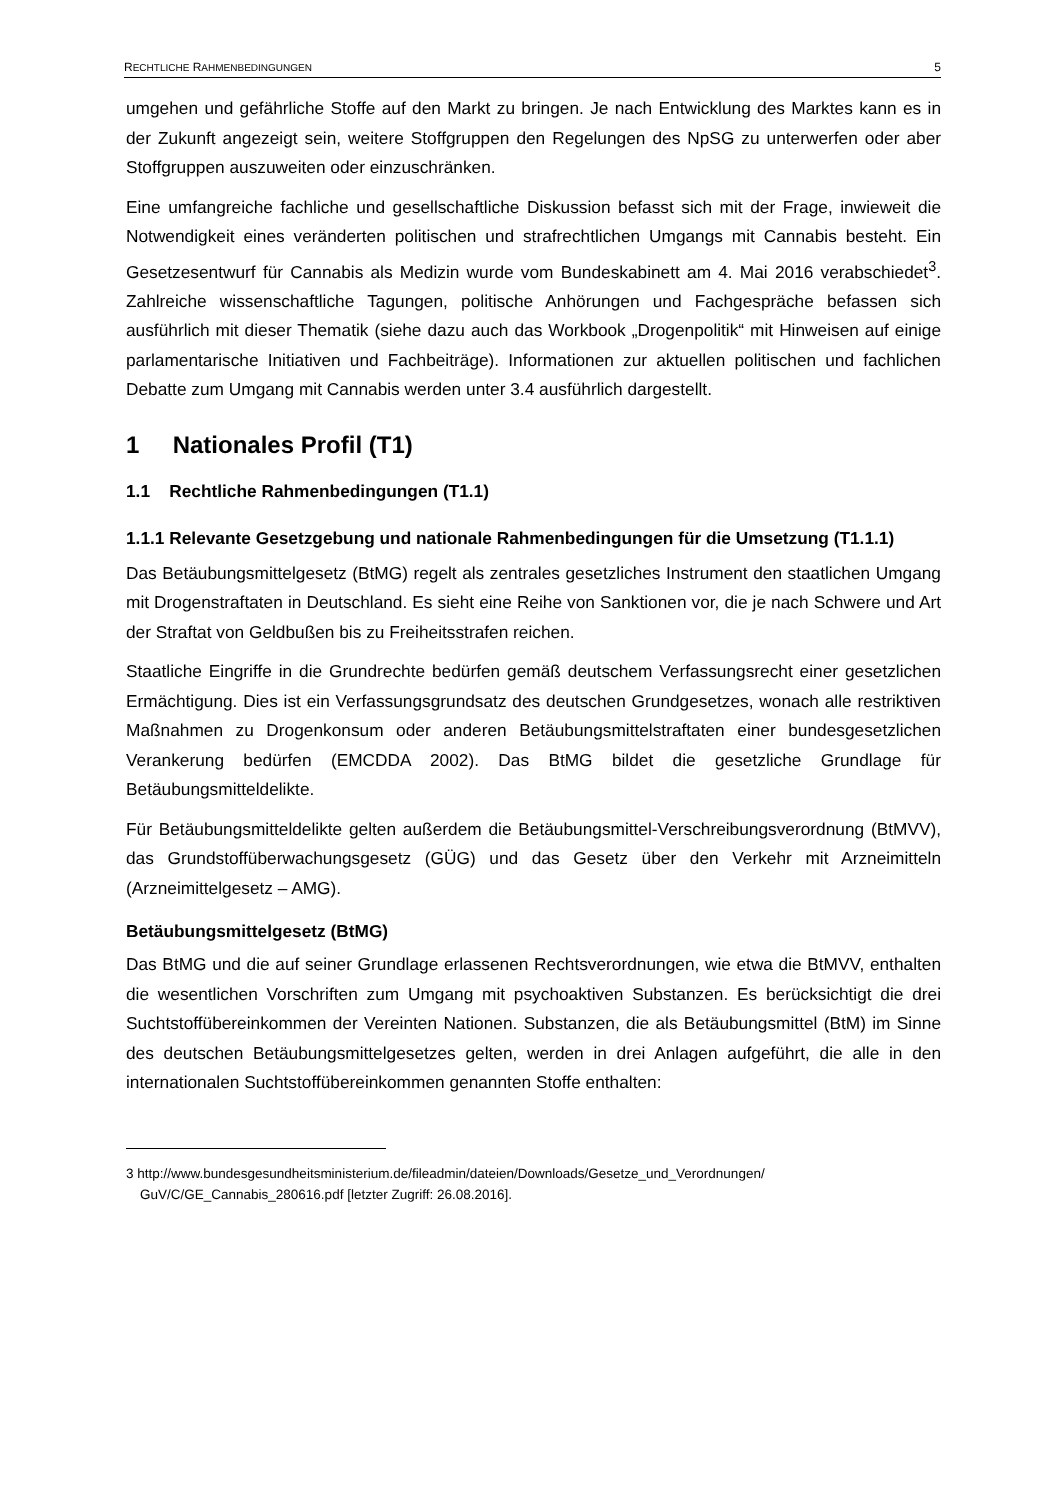RECHTLICHE RAHMENBEDINGUNGEN 5
umgehen und gefährliche Stoffe auf den Markt zu bringen. Je nach Entwicklung des Marktes kann es in der Zukunft angezeigt sein, weitere Stoffgruppen den Regelungen des NpSG zu unterwerfen oder aber Stoffgruppen auszuweiten oder einzuschränken.
Eine umfangreiche fachliche und gesellschaftliche Diskussion befasst sich mit der Frage, inwieweit die Notwendigkeit eines veränderten politischen und strafrechtlichen Umgangs mit Cannabis besteht. Ein Gesetzesentwurf für Cannabis als Medizin wurde vom Bundeskabinett am 4. Mai 2016 verabschiedet<sup>3</sup>. Zahlreiche wissenschaftliche Tagungen, politische Anhörungen und Fachgespräche befassen sich ausführlich mit dieser Thematik (siehe dazu auch das Workbook „Drogenpolitik“ mit Hinweisen auf einige parlamentarische Initiativen und Fachbeiträge). Informationen zur aktuellen politischen und fachlichen Debatte zum Umgang mit Cannabis werden unter 3.4 ausführlich dargestellt.
1 Nationales Profil (T1)
1.1 Rechtliche Rahmenbedingungen (T1.1)
1.1.1 Relevante Gesetzgebung und nationale Rahmenbedingungen für die Umsetzung (T1.1.1)
Das Betäubungsmittelgesetz (BtMG) regelt als zentrales gesetzliches Instrument den staatlichen Umgang mit Drogenstraftaten in Deutschland. Es sieht eine Reihe von Sanktionen vor, die je nach Schwere und Art der Straftat von Geldbußen bis zu Freiheitsstrafen reichen.
Staatliche Eingriffe in die Grundrechte bedürfen gemäß deutschem Verfassungsrecht einer gesetzlichen Ermächtigung. Dies ist ein Verfassungsgrundsatz des deutschen Grundgesetzes, wonach alle restriktiven Maßnahmen zu Drogenkonsum oder anderen Betäubungsmittelstraftaten einer bundesgesetzlichen Verankerung bedürfen (EMCDDA 2002). Das BtMG bildet die gesetzliche Grundlage für Betäubungsmitteldelikte.
Für Betäubungsmitteldelikte gelten außerdem die Betäubungsmittel-Verschreibungsverordnung (BtMVV), das Grundstoffüberwachungsgesetz (GÜG) und das Gesetz über den Verkehr mit Arzneimitteln (Arzneimittelgesetz – AMG).
Betäubungsmittelgesetz (BtMG)
Das BtMG und die auf seiner Grundlage erlassenen Rechtsverordnungen, wie etwa die BtMVV, enthalten die wesentlichen Vorschriften zum Umgang mit psychoaktiven Substanzen. Es berücksichtigt die drei Suchtstoffübereinkommen der Vereinten Nationen. Substanzen, die als Betäubungsmittel (BtM) im Sinne des deutschen Betäubungsmittelgesetzes gelten, werden in drei Anlagen aufgeführt, die alle in den internationalen Suchtstoffübereinkommen genannten Stoffe enthalten:
3 http://www.bundesgesundheitsministerium.de/fileadmin/dateien/Downloads/Gesetze_und_Verordnungen/ GuV/C/GE_Cannabis_280616.pdf [letzter Zugriff: 26.08.2016].